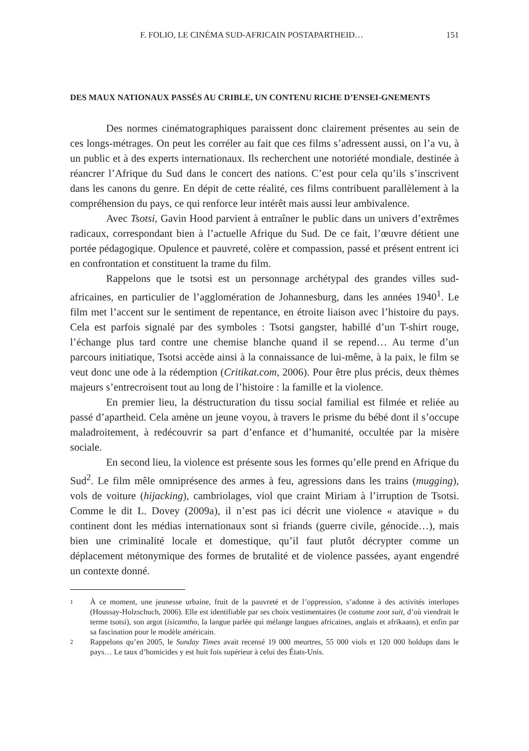F. FOLIO, LE CINÉMA SUD-AFRICAIN POSTAPARTHEID… 151
DES MAUX NATIONAUX PASSÉS AU CRIBLE, UN CONTENU RICHE D’ENSEI-GNEMENTS
Des normes cinématographiques paraissent donc clairement présentes au sein de ces longs-métrages. On peut les corréler au fait que ces films s’adressent aussi, on l’a vu, à un public et à des experts internationaux. Ils recherchent une notoriété mondiale, destinée à réancrer l’Afrique du Sud dans le concert des nations. C’est pour cela qu’ils s’inscrivent dans les canons du genre. En dépit de cette réalité, ces films contribuent parallèlement à la compréhension du pays, ce qui renforce leur intérêt mais aussi leur ambivalence.
Avec Tsotsi, Gavin Hood parvient à entraîner le public dans un univers d’extrêmes radicaux, correspondant bien à l’actuelle Afrique du Sud. De ce fait, l’œuvre détient une portée pédagogique. Opulence et pauvreté, colère et compassion, passé et présent entrent ici en confrontation et constituent la trame du film.
Rappelons que le tsotsi est un personnage archétypal des grandes villes sud-africaines, en particulier de l’agglomération de Johannesburg, dans les années 1940<sup>1</sup>. Le film met l’accent sur le sentiment de repentance, en étroite liaison avec l’histoire du pays. Cela est parfois signalé par des symboles : Tsotsi gangster, habillé d’un T-shirt rouge, l’échange plus tard contre une chemise blanche quand il se repend… Au terme d’un parcours initiatique, Tsotsi accède ainsi à la connaissance de lui-même, à la paix, le film se veut donc une ode à la rédemption (Critikat.com, 2006). Pour être plus précis, deux thèmes majeurs s’entrecroisent tout au long de l’histoire : la famille et la violence.
En premier lieu, la déstructuration du tissu social familial est filmée et reliée au passé d’apartheid. Cela amène un jeune voyou, à travers le prisme du bébé dont il s’occupe maladroitement, à redécouvrir sa part d’enfance et d’humanité, occultée par la misère sociale.
En second lieu, la violence est présente sous les formes qu’elle prend en Afrique du Sud<sup>2</sup>. Le film mêle omniprésence des armes à feu, agressions dans les trains (mugging), vols de voiture (hijacking), cambriolages, viol que craint Miriam à l’irruption de Tsotsi. Comme le dit L. Dovey (2009a), il n’est pas ici décrit une violence « atavique » du continent dont les médias internationaux sont si friands (guerre civile, génocide…), mais bien une criminalité locale et domestique, qu’il faut plutôt décrypter comme un déplacement métonymique des formes de brutalité et de violence passées, ayant engendré un contexte donné.
1
À ce moment, une jeunesse urbaine, fruit de la pauvreté et de l’oppression, s’adonne à des activités interlopes (Houssay-Holzschuch, 2006). Elle est identifiable par ses choix vestimentaires (le costume zoot suit, d’où viendrait le terme tsotsi), son argot (isicamtho, la langue parlée qui mélange langues africaines, anglais et afrikaans), et enfin par sa fascination pour le modèle américain.
2
Rappelons qu’en 2005, le Sunday Times avait recensé 19 000 meurtres, 55 000 viols et 120 000 holdups dans le pays… Le taux d’homicides y est huit fois supérieur à celui des États-Unis.